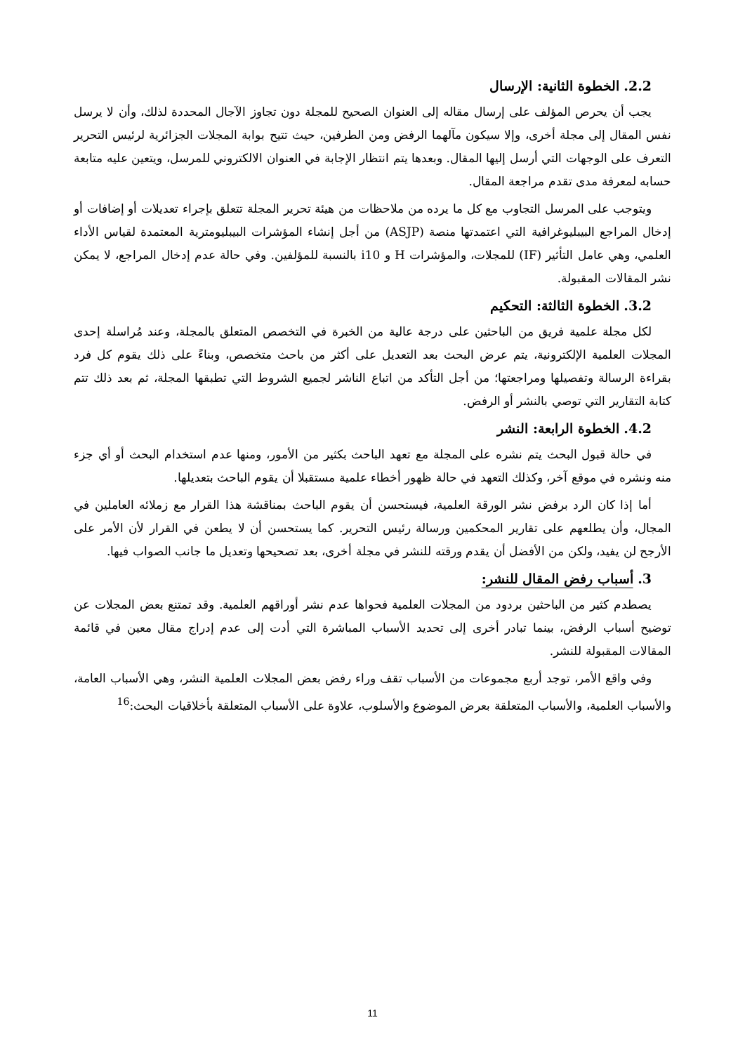2.2. الخطوة الثانية: الإرسال
يجب أن يحرص المؤلف على إرسال مقاله إلى العنوان الصحيح للمجلة دون تجاوز الآجال المحددة لذلك، وأن لا يرسل نفس المقال إلى مجلة أخرى، وإلا سيكون مآلهما الرفض ومن الطرفين، حيث تتيح بوابة المجلات الجزائرية لرئيس التحرير التعرف على الوجهات التي أرسل إليها المقال. وبعدها يتم انتظار الإجابة في العنوان الالكتروني للمرسل، ويتعين عليه متابعة حسابه لمعرفة مدى تقدم مراجعة المقال.
ويتوجب على المرسل التجاوب مع كل ما يرده من ملاحظات من هيئة تحرير المجلة تتعلق بإجراء تعديلات أو إضافات أو إدخال المراجع البيبليوغرافية التي اعتمدتها منصة (ASJP) من أجل إنشاء المؤشرات البيبليومترية المعتمدة لقياس الأداء العلمي، وهي عامل التأثير (IF) للمجلات، والمؤشرات H و i10 بالنسبة للمؤلفين. وفي حالة عدم إدخال المراجع، لا يمكن نشر المقالات المقبولة.
3.2. الخطوة الثالثة: التحكيم
لكل مجلة علمية فريق من الباحثين على درجة عالية من الخبرة في التخصص المتعلق بالمجلة، وعند مُراسلة إحدى المجلات العلمية الإلكترونية، يتم عرض البحث بعد التعديل على أكثر من باحث متخصص، وبناءً على ذلك يقوم كل فرد بقراءة الرسالة وتفصيلها ومراجعتها؛ من أجل التأكد من اتباع الناشر لجميع الشروط التي تطبقها المجلة، ثم بعد ذلك تتم كتابة التقارير التي توصي بالنشر أو الرفض.
4.2. الخطوة الرابعة: النشر
في حالة قبول البحث يتم نشره على المجلة مع تعهد الباحث بكثير من الأمور، ومنها عدم استخدام البحث أو أي جزء منه ونشره في موقع آخر، وكذلك التعهد في حالة ظهور أخطاء علمية مستقبلا أن يقوم الباحث بتعديلها.
أما إذا كان الرد برفض نشر الورقة العلمية، فيستحسن أن يقوم الباحث بمناقشة هذا القرار مع زملائه العاملين في المجال، وأن يطلعهم على تقارير المحكمين ورسالة رئيس التحرير. كما يستحسن أن لا يطعن في القرار لأن الأمر على الأرجح لن يفيد، ولكن من الأفضل أن يقدم ورقته للنشر في مجلة أخرى، بعد تصحيحها وتعديل ما جانب الصواب فيها.
3. أسباب رفض المقال للنشر:
يصطدم كثير من الباحثين بردود من المجلات العلمية فحواها عدم نشر أوراقهم العلمية. وقد تمتنع بعض المجلات عن توضيح أسباب الرفض، بينما تبادر أخرى إلى تحديد الأسباب المباشرة التي أدت إلى عدم إدراج مقال معين في قائمة المقالات المقبولة للنشر.
وفي واقع الأمر، توجد أربع مجموعات من الأسباب تقف وراء رفض بعض المجلات العلمية النشر، وهي الأسباب العامة، والأسباب العلمية، والأسباب المتعلقة بعرض الموضوع والأسلوب، علاوة على الأسباب المتعلقة بأخلاقيات البحث:<sup>16</sup>
11